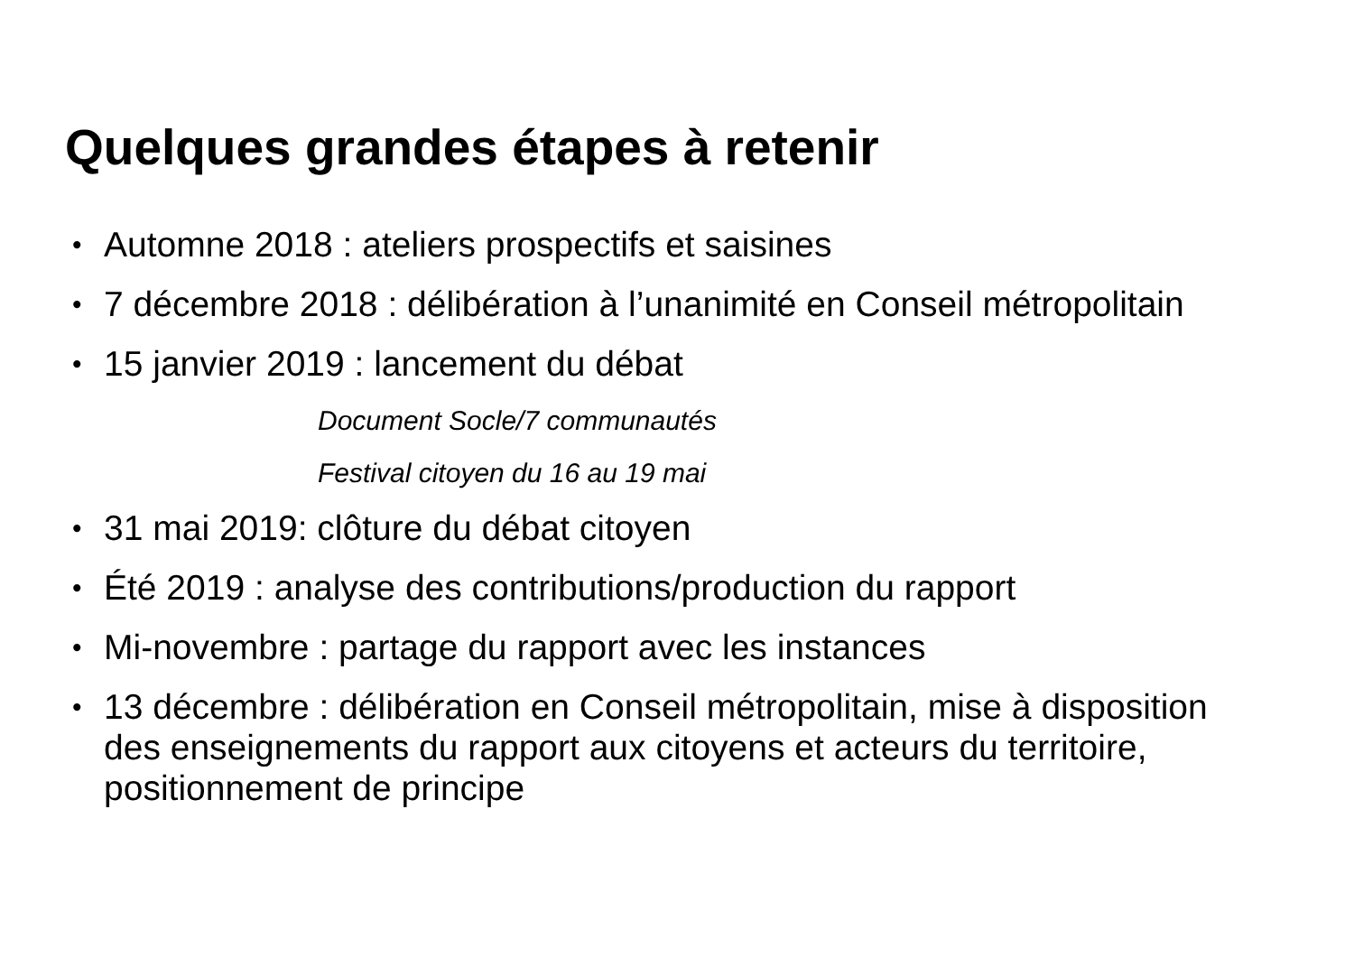Quelques grandes étapes à retenir
• Automne 2018 : ateliers prospectifs et saisines
• 7 décembre 2018 : délibération à l’unanimité en Conseil métropolitain
• 15 janvier 2019 : lancement du débat
Document Socle/7 communautés
Festival citoyen du 16 au 19 mai
• 31 mai 2019: clôture du débat citoyen
• Été 2019 : analyse des contributions/production du rapport
• Mi-novembre : partage du rapport avec les instances
• 13 décembre : délibération en Conseil métropolitain, mise à disposition des enseignements du rapport aux citoyens et acteurs du territoire, positionnement de principe